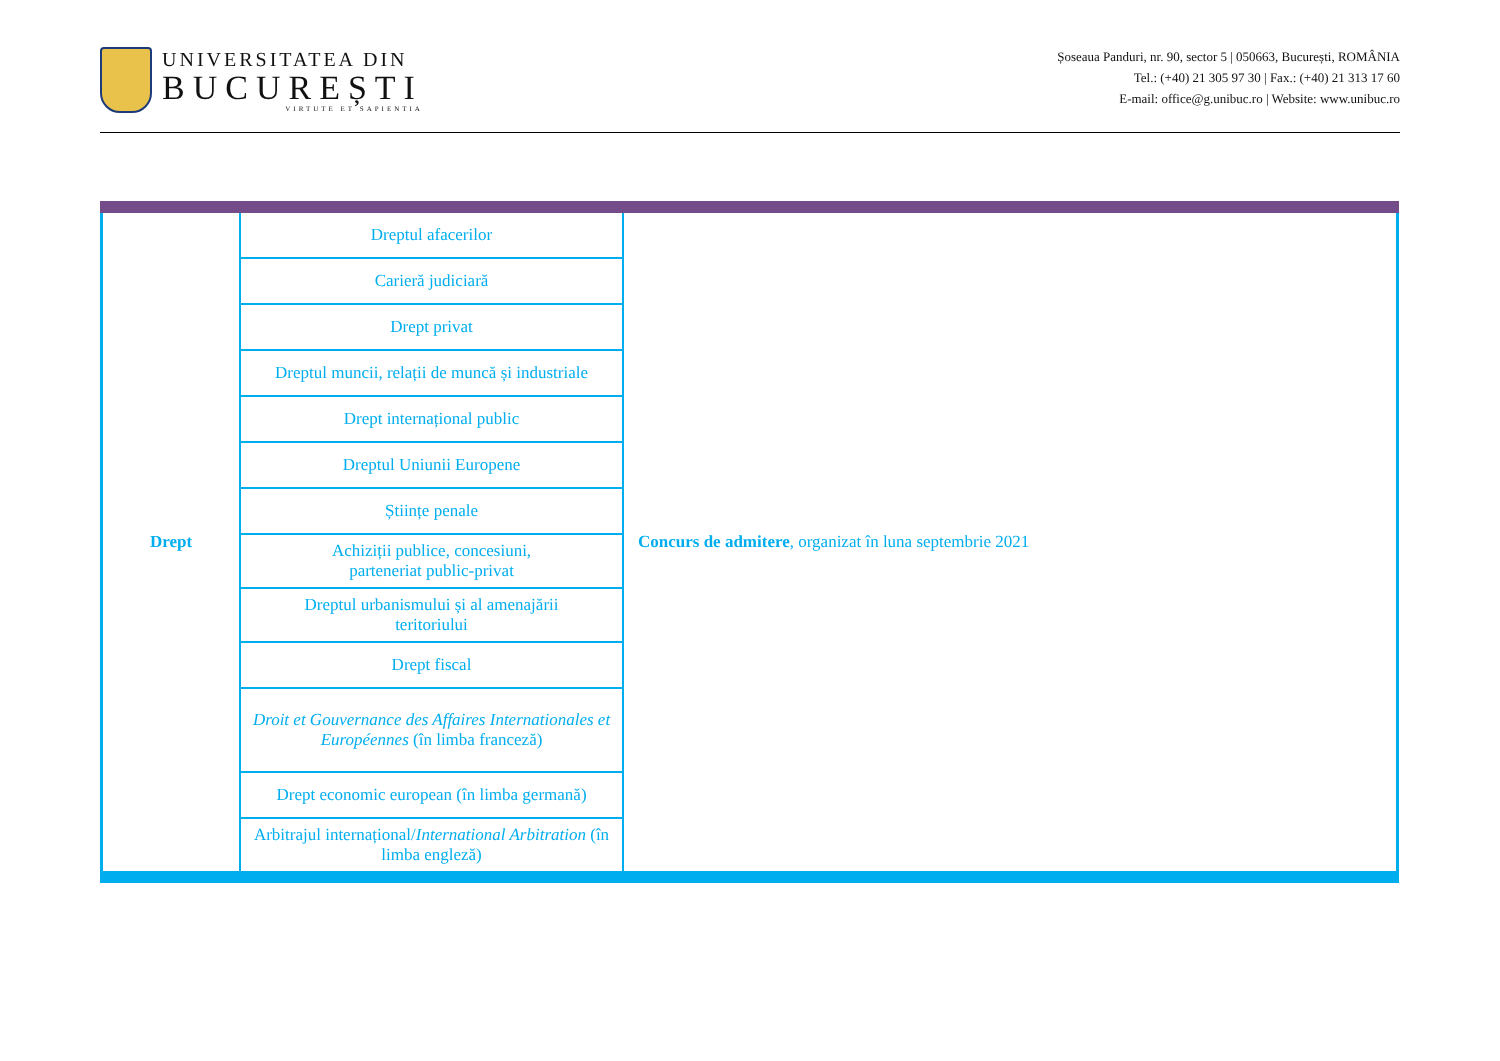UNIVERSITATEA DIN
BUCUREȘTI
VIRTUTE ET SAPIENTIA
Șoseaua Panduri, nr. 90, sector 5 | 050663, București, ROMÂNIA
Tel.: (+40) 21 305 97 30 | Fax.: (+40) 21 313 17 60
E-mail: office@g.unibuc.ro | Website: www.unibuc.ro
| Drept | Dreptul afacerilor | Concurs de admitere , organizat în luna septembrie 2021 |
| | Carieră judiciară | |
| | Drept privat | |
| | Dreptul muncii, relații de muncă și industriale | |
| | Drept internațional public | |
| | Dreptul Uniunii Europene | |
| | Științe penale | |
| | Achiziții publice, concesiuni, parteneriat public-privat | |
| | Dreptul urbanismului și al amenajării teritoriului | |
| | Drept fiscal | |
| | Droit et Gouvernance des Affaires Internationales et Européennes (în limba franceză) | |
| | Drept economic european (în limba germană) | |
| | Arbitrajul internațional/ International Arbitration (în limba engleză) | |